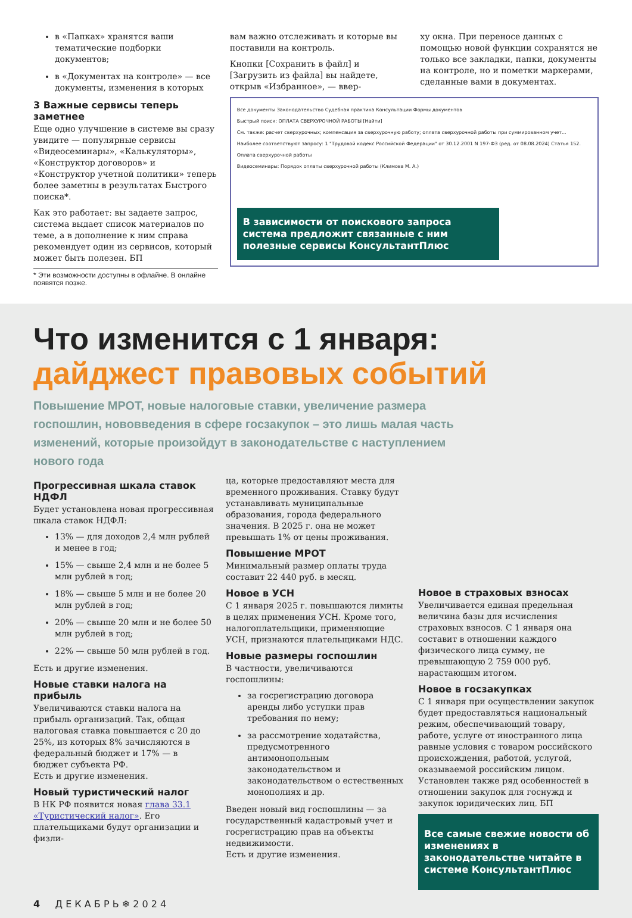в «Папках» хранятся ваши тематические подборки документов;
в «Документах на контроле» — все документы, изменения в которых
3 Важные сервисы теперь заметнее
Еще одно улучшение в системе вы сразу увидите — популярные сервисы «Видеосеминары», «Калькуляторы», «Конструктор договоров» и «Конструктор учетной политики» теперь более заметны в результатах Быстрого поиска*.
Как это работает: вы задаете запрос, система выдает список материалов по теме, а в дополнение к ним справа рекомендует один из сервисов, который может быть полезен. БП
* Эти возможности доступны в офлайне. В онлайне появятся позже.
вам важно отслеживать и которые вы поставили на контроль.
Кнопки [Сохранить в файл] и [Загрузить из файла] вы найдете, открыв «Избранное», — ввер-
ху окна. При переносе данных с помощью новой функции сохранятся не только все закладки, папки, документы на контроле, но и пометки маркерами, сделанные вами в документах.
Все документы Законодательство Судебная практика Консультации Формы документов
Быстрый поиск: ОПЛАТА СВЕРХУРОЧНОЙ РАБОТЫ [Найти]
См. также: расчет сверхурочных; компенсация за сверхурочную работу; оплата сверхурочной работы при суммированном учет...
Наиболее соответствуют запросу: 1 "Трудовой кодекс Российской Федерации" от 30.12.2001 N 197-ФЗ (ред. от 08.08.2024) Статья 152. Оплата сверхурочной работы
Видеосеминары: Порядок оплаты сверхурочной работы (Климова М. А.)
В зависимости от поискового запроса система предложит связанные с ним полезные сервисы КонсультантПлюс
Что изменится с 1 января:
дайджест правовых событий
Повышение МРОТ, новые налоговые ставки, увеличение размера госпошлин, нововведения в сфере госзакупок – это лишь малая часть изменений, которые произойдут в законодательстве с наступлением нового года
Прогрессивная шкала ставок НДФЛ
Будет установлена новая прогрессивная шкала ставок НДФЛ:
13% — для доходов 2,4 млн рублей и менее в год;
15% — свыше 2,4 млн и не более 5 млн рублей в год;
18% — свыше 5 млн и не более 20 млн рублей в год;
20% — свыше 20 млн и не более 50 млн рублей в год;
22% — свыше 50 млн рублей в год.
Есть и другие изменения.
Новые ставки налога на прибыль
Увеличиваются ставки налога на прибыль организаций. Так, общая налоговая ставка повышается с 20 до 25%, из которых 8% зачисляются в федеральный бюджет и 17% — в бюджет субъекта РФ.
Есть и другие изменения.
Новый туристический налог
В НК РФ появится новая глава 33.1 «Туристический налог». Его плательщиками будут организации и физли-
ца, которые предоставляют места для временного проживания. Ставку будут устанавливать муниципальные образования, города федерального значения. В 2025 г. она не может превышать 1% от цены проживания.
Повышение МРОТ
Минимальный размер оплаты труда составит 22 440 руб. в месяц.
Новое в УСН
С 1 января 2025 г. повышаются лимиты в целях применения УСН. Кроме того, налогоплательщики, применяющие УСН, признаются плательщиками НДС.
Новые размеры госпошлин
В частности, увеличиваются госпошлины:
за госрегистрацию договора аренды либо уступки прав требования по нему;
за рассмотрение ходатайства, предусмотренного антимонопольным законодательством и законодательством о естественных монополиях и др.
Введен новый вид госпошлины — за государственный кадастровый учет и госрегистрацию прав на объекты недвижимости.
Есть и другие изменения.
Новое в страховых взносах
Увеличивается единая предельная величина базы для исчисления страховых взносов. С 1 января она составит в отношении каждого физического лица сумму, не превышающую 2 759 000 руб. нарастающим итогом.
Новое в госзакупках
С 1 января при осуществлении закупок будет предоставляться национальный режим, обеспечивающий товару, работе, услуге от иностранного лица равные условия с товаром российского происхождения, работой, услугой, оказываемой российским лицом.
Установлен также ряд особенностей в отношении закупок для госнужд и закупок юридических лиц. БП
Все самые свежие новости об изменениях в законодательстве читайте в системе КонсультантПлюс
4 Д Е К А Б Р Ь ❄ 2 0 2 4